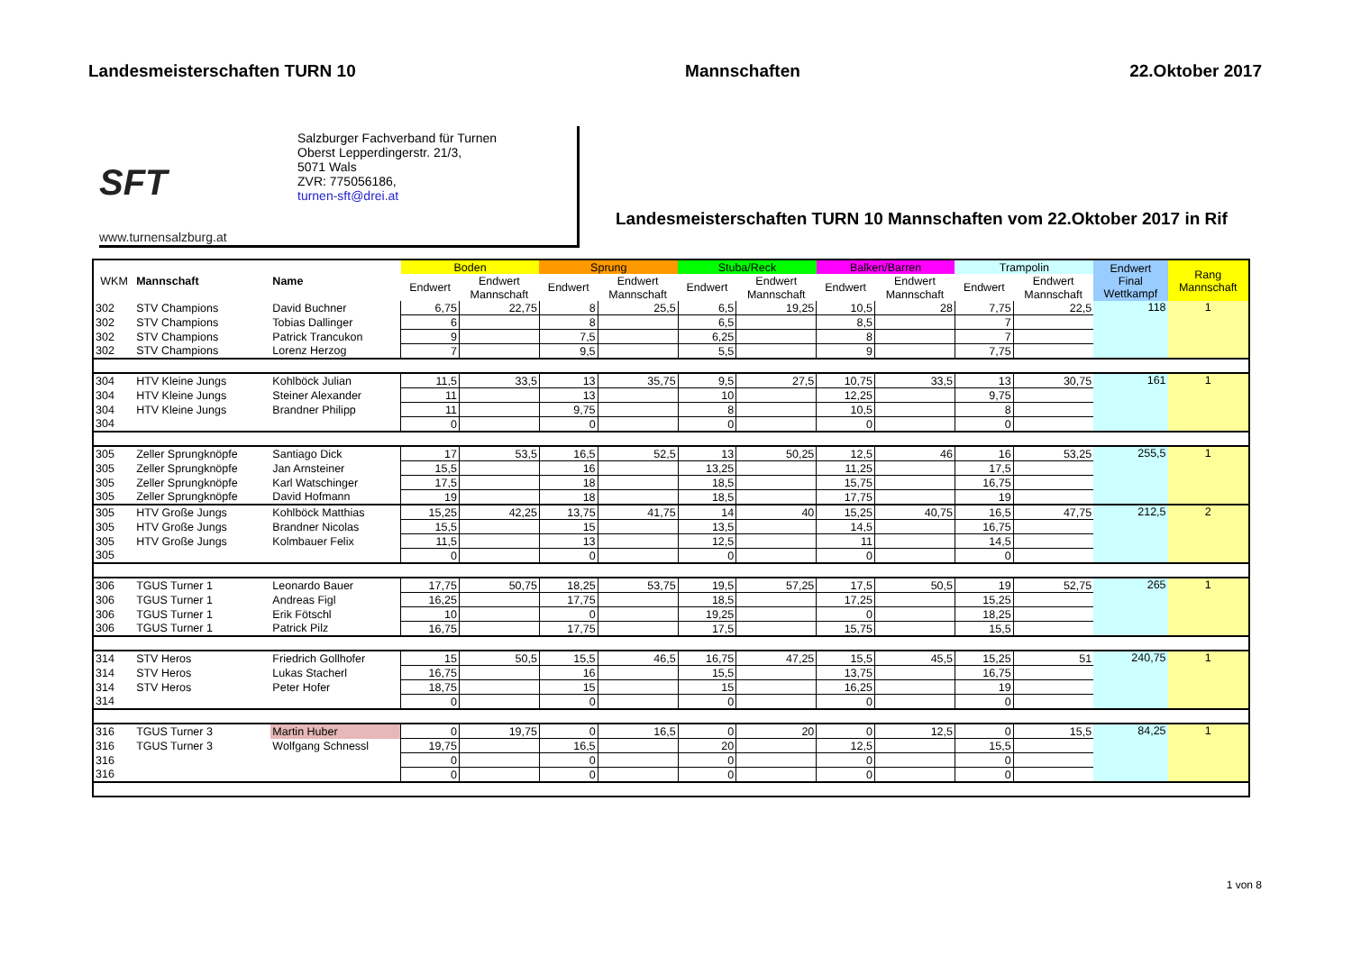Landesmeisterschaften TURN 10 Mannschaften 22.Oktober 2017
SFT
www.turnensalzburg.at
Salzburger Fachverband für Turnen
Oberst Lepperdingerstr. 21/3,
5071 Wals
ZVR: 775056186,
turnen-sft@drei.at
Landesmeisterschaften TURN 10 Mannschaften vom 22.Oktober 2017 in Rif
| WKM | Mannschaft | Name | Boden | | Sprung | | Stuba/Reck | | Balken/Barren | | Trampolin | | Endwert Final Wettkampf | Rang Mannschaft |
| --- | --- | --- | --- | --- | --- | --- | --- | --- | --- | --- | --- | --- | --- | --- |
| | | | Endwert | Endwert | Endwert | Endwert | Endwert | Endwert | Endwert | Endwert | Endwert | Endwert | | |
| | | | | Mannschaft | | Mannschaft | | Mannschaft | | Mannschaft | | Mannschaft | | |
| 302 | STV Champions | David Buchner | 6,75 | 22,75 | 8 | 25,5 | 6,5 | 19,25 | 10,5 | 28 | 7,75 | 22,5 | 118 | 1 |
| 302 | STV Champions | Tobias Dallinger | 6 | | 8 | | 6,5 | | 8,5 | | 7 | | | |
| 302 | STV Champions | Patrick Trancukon | 9 | | 7,5 | | 6,25 | | 8 | | 7 | | | |
| 302 | STV Champions | Lorenz Herzog | 7 | | 9,5 | | 5,5 | | 9 | | 7,75 | | | |
| 304 | HTV Kleine Jungs | Kohlböck Julian | 11,5 | 33,5 | 13 | 35,75 | 9,5 | 27,5 | 10,75 | 33,5 | 13 | 30,75 | 161 | 1 |
| 304 | HTV Kleine Jungs | Steiner Alexander | 11 | | 13 | | 10 | | 12,25 | | 9,75 | | | |
| 304 | HTV Kleine Jungs | Brandner Philipp | 11 | | 9,75 | | 8 | | 10,5 | | 8 | | | |
| 304 | | | 0 | | 0 | | 0 | | 0 | | 0 | | | |
| 305 | Zeller Sprungknöpfe | Santiago Dick | 17 | 53,5 | 16,5 | 52,5 | 13 | 50,25 | 12,5 | 46 | 16 | 53,25 | 255,5 | 1 |
| 305 | Zeller Sprungknöpfe | Jan Arnsteiner | 15,5 | | 16 | | 13,25 | | 11,25 | | 17,5 | | | |
| 305 | Zeller Sprungknöpfe | Karl Watschinger | 17,5 | | 18 | | 18,5 | | 15,75 | | 16,75 | | | |
| 305 | Zeller Sprungknöpfe | David Hofmann | 19 | | 18 | | 18,5 | | 17,75 | | 19 | | | |
| 305 | HTV Große Jungs | Kohlböck Matthias | 15,25 | 42,25 | 13,75 | 41,75 | 14 | 40 | 15,25 | 40,75 | 16,5 | 47,75 | 212,5 | 2 |
| 305 | HTV Große Jungs | Brandner Nicolas | 15,5 | | 15 | | 13,5 | | 14,5 | | 16,75 | | | |
| 305 | HTV Große Jungs | Kolmbauer Felix | 11,5 | | 13 | | 12,5 | | 11 | | 14,5 | | | |
| 305 | | | 0 | | 0 | | 0 | | 0 | | 0 | | | |
| 306 | TGUS Turner 1 | Leonardo Bauer | 17,75 | 50,75 | 18,25 | 53,75 | 19,5 | 57,25 | 17,5 | 50,5 | 19 | 52,75 | 265 | 1 |
| 306 | TGUS Turner 1 | Andreas Figl | 16,25 | | 17,75 | | 18,5 | | 17,25 | | 15,25 | | | |
| 306 | TGUS Turner 1 | Erik Fötschl | 10 | | 0 | | 19,25 | | 0 | | 18,25 | | | |
| 306 | TGUS Turner 1 | Patrick Pilz | 16,75 | | 17,75 | | 17,5 | | 15,75 | | 15,5 | | | |
| 314 | STV Heros | Friedrich Gollhofer | 15 | 50,5 | 15,5 | 46,5 | 16,75 | 47,25 | 15,5 | 45,5 | 15,25 | 51 | 240,75 | 1 |
| 314 | STV Heros | Lukas Stacherl | 16,75 | | 16 | | 15,5 | | 13,75 | | 16,75 | | | |
| 314 | STV Heros | Peter Hofer | 18,75 | | 15 | | 15 | | 16,25 | | 19 | | | |
| 314 | | | 0 | | 0 | | 0 | | 0 | | 0 | | | |
| 316 | TGUS Turner 3 | Martin Huber | 0 | 19,75 | 0 | 16,5 | 0 | 20 | 0 | 12,5 | 0 | 15,5 | 84,25 | 1 |
| 316 | TGUS Turner 3 | Wolfgang Schnessl | 19,75 | | 16,5 | | 20 | | 12,5 | | 15,5 | | | |
| 316 | | | 0 | | 0 | | 0 | | 0 | | 0 | | | |
| 316 | | | 0 | | 0 | | 0 | | 0 | | 0 | | | |
1 von 8